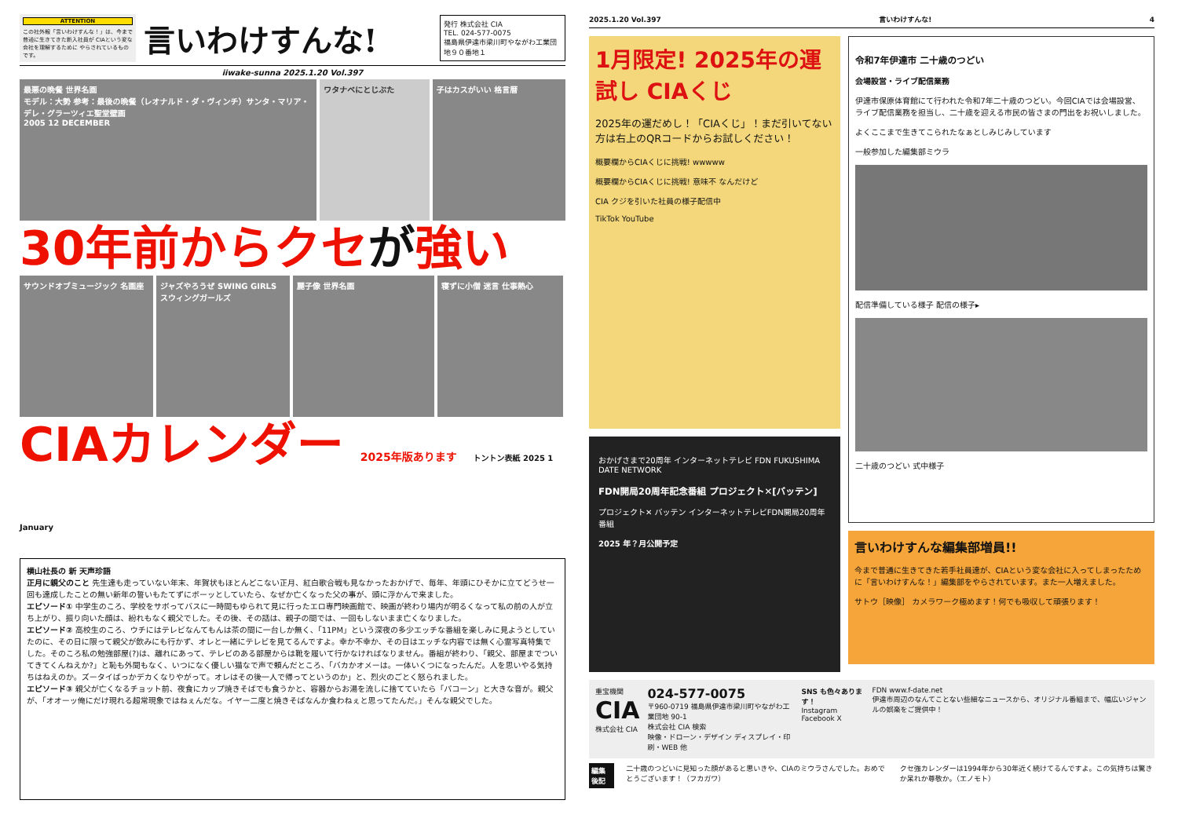ATTENTION
この社外報「言いわけすんな！」は、今まで普通に生きてきた新入社員が CIAという変な会社を理解するために やらされているものです。
言いわけすんな!
発行 株式会社 CIA
TEL. 024-577-0075
福島県伊達市梁川町やながわ工業団地９０番地１
iiwake-sunna 2025.1.20 Vol.397
最悪の晩餐 世界名画
モデル：大勢 参考：最後の晩餐（レオナルド・ダ・ヴィンチ）サンタ・マリア・デレ・グラーツィエ聖堂壁画
2005 12 DECEMBER
ワタナベにとじぶた 子はカスがいい 格言暦
30年前からクセが強い
サウンドオブミュージック 名画座 ジャズやろうぜ SWING GIRLS スウィングガールズ
麗子像 世界名画 寝ずに小僧 迷言 仕事熱心
CIAカレンダー 2025年版あります トントン表紙 2025 1 January
横山社長の 新 天声珍語
正月に親父のこと 先生達も走っていない年末、年賀状もほとんどこない正月、紅白歌合戦も見なかったおかげで、毎年、年頭にひそかに立てどうせ一回も達成したことの無い新年の誓いもたてずにボーッとしていたら、なぜか亡くなった父の事が、頭に浮かんで来ました。
エピソード① 中学生のころ、学校をサボってバスに一時間もゆられて見に行ったエロ専門映画館で、映画が終わり場内が明るくなって私の前の人が立ち上がり、振り向いた顔は、紛れもなく親父でした。その後、その話は、親子の間では、一回もしないまま亡くなりました。
エピソード② 高校生のころ、ウチにはテレビなんてもんは茶の間に一台しか無く、「11PM」という深夜の多少エッチな番組を楽しみに見ようとしていたのに、その日に限って親父が飲みにも行かず、オレと一緒にテレビを見てるんですよ。幸か不幸か、その日はエッチな内容では無く心霊写真特集でした。そのころ私の勉強部屋(?)は、離れにあって、テレビのある部屋からは靴を履いて行かなければなりません。番組が終わり、「親父、部屋までついてきてくんねえか?」と恥も外聞もなく、いつになく優しい猫なで声で頼んだところ、「バカかオメーは。一体いくつになったんだ。人を思いやる気持ちはねえのか。ズータイばっかデカくなりやがって。オレはその後一人で帰ってというのか」と、烈火のごとく怒られました。
エピソード③ 親父が亡くなるチョット前、夜食にカップ焼きそばでも食うかと、容器からお湯を流しに捨てていたら「パコーン」と大きな音が。親父が、「オオーッ俺にだけ現れる超常現象ではねぇんだな。イヤー二度と焼きそばなんか食わねぇと思ってたんだ。」そんな親父でした。
2025.1.20 Vol.397 言いわけすんな! 4
1月限定! 2025年の運試し CIAくじ
2025年の運だめし！「CIAくじ」！まだ引いてない方は右上のQRコードからお試しください！
概要欄からCIAくじに挑戦! wwwww
概要欄からCIAくじに挑戦! 意味不 なんだけど
CIA クジを引いた社員の様子配信中
TikTok YouTube
おかげさまで20周年 インターネットテレビ FDN FUKUSHIMA DATE NETWORK
FDN開局20周年記念番組 プロジェクト✕[バッテン]
プロジェクト✕ バッテン インターネットテレビFDN開局20周年番組
2025 年？月公開予定
令和7年伊達市 二十歳のつどい
会場設営・ライブ配信業務
伊達市保原体育館にて行われた令和7年二十歳のつどい。今回CIAでは会場設営、ライブ配信業務を担当し、二十歳を迎える市民の皆さまの門出をお祝いしました。
よくここまで生きてこられたなぁとしみじみしています
一般参加した編集部ミウラ
配信準備している様子 配信の様子▸
二十歳のつどい 式中様子
言いわけすんな編集部増員!!
今まで普通に生きてきた若手社員達が、CIAという変な会社に入ってしまったために「言いわけすんな！」編集部をやらされています。また一人増えました。
サトウ［映像］ カメラワーク極めます！何でも吸収して頑張ります！
重宝機関
CIA
株式会社 CIA
024-577-0075
〒960-0719 福島県伊達市梁川町やながわ工業団地 90-1
株式会社 CIA 検索
映像・ドローン・デザイン ディスプレイ・印刷・WEB 他
SNS も色々あります！
Instagram Facebook X
FDN www.f-date.net
伊達市周辺のなんてことない些細なニュースから、オリジナル番組まで、幅広いジャンルの娯楽をご提供中！
編集後記 二十歳のつどいに見知った顔があると思いきや、CIAのミウラさんでした。おめでとうございます！（フカガワ） クセ強カレンダーは1994年から30年近く続けてるんですよ。この気持ちは驚きか呆れか尊敬か。（エノモト）